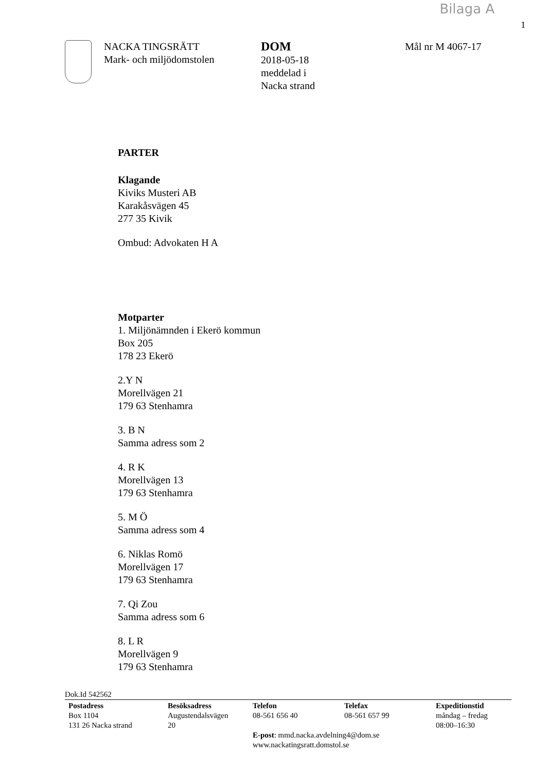Bilaga A
1
NACKA TINGSRÄTT
Mark- och miljödomstolen
DOM
2018-05-18
meddelad i
Nacka strand
Mål nr M 4067-17
PARTER
Klagande
Kiviks Musteri AB
Karakåsvägen 45
277 35 Kivik
Ombud: Advokaten H A
Motparter
1. Miljönämnden i Ekerö kommun
Box 205
178 23 Ekerö
2.Y N
Morellvägen 21
179 63 Stenhamra
3. B N
Samma adress som 2
4. R K
Morellvägen 13
179 63 Stenhamra
5. M Ö
Samma adress som 4
6. Niklas Romö
Morellvägen 17
179 63 Stenhamra
7. Qi Zou
Samma adress som 6
8. L R
Morellvägen 9
179 63 Stenhamra
Dok.Id 542562
Postadress
Box 1104
131 26 Nacka strand
Besöksadress
Augustendalsvägen
20
Telefon
08-561 656 40
Telefax
08-561 657 99
Expeditionstid
måndag – fredag
08:00–16:30
E-post: mmd.nacka.avdelning4@dom.se
www.nackatingsratt.domstol.se